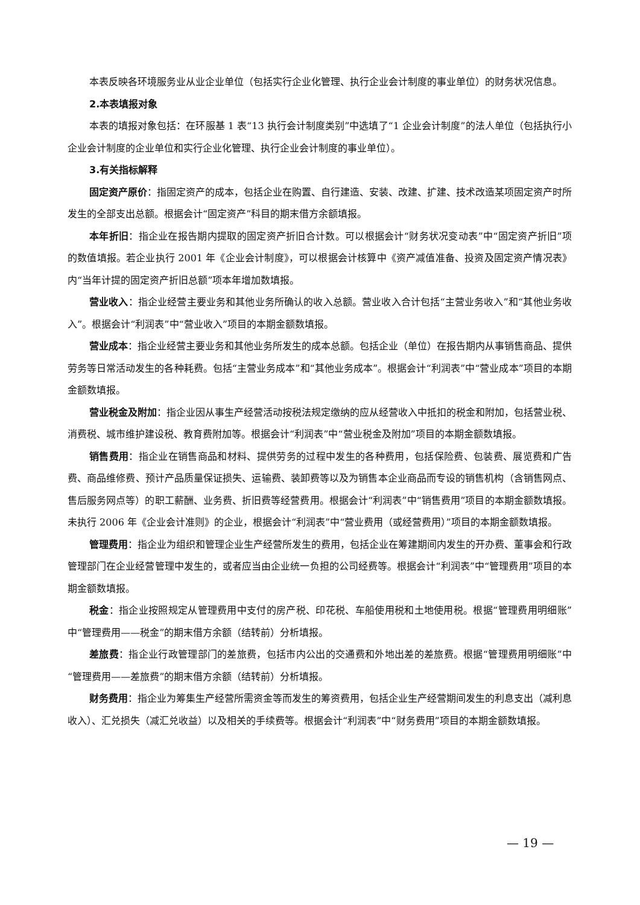本表反映各环境服务业从业企业单位（包括实行企业化管理、执行企业会计制度的事业单位）的财务状况信息。
2.本表填报对象
本表的填报对象包括：在环服基 1 表“13 执行会计制度类别”中选填了“1 企业会计制度”的法人单位（包括执行小企业会计制度的企业单位和实行企业化管理、执行企业会计制度的事业单位）。
3.有关指标解释
固定资产原价：指固定资产的成本，包括企业在购置、自行建造、安装、改建、扩建、技术改造某项固定资产时所发生的全部支出总额。根据会计“固定资产”科目的期末借方余额填报。
本年折旧：指企业在报告期内提取的固定资产折旧合计数。可以根据会计“财务状况变动表”中“固定资产折旧”项的数值填报。若企业执行 2001 年《企业会计制度》，可以根据会计核算中《资产减值准备、投资及固定资产情况表》内“当年计提的固定资产折旧总额”项本年增加数填报。
营业收入：指企业经营主要业务和其他业务所确认的收入总额。营业收入合计包括“主营业务收入”和“其他业务收入”。根据会计“利润表”中“营业收入”项目的本期金额数填报。
营业成本：指企业经营主要业务和其他业务所发生的成本总额。包括企业（单位）在报告期内从事销售商品、提供劳务等日常活动发生的各种耗费。包括“主营业务成本”和“其他业务成本”。根据会计“利润表”中“营业成本”项目的本期金额数填报。
营业税金及附加：指企业因从事生产经营活动按税法规定缴纳的应从经营收入中抵扣的税金和附加，包括营业税、消费税、城市维护建设税、教育费附加等。根据会计“利润表”中“营业税金及附加”项目的本期金额数填报。
销售费用：指企业在销售商品和材料、提供劳务的过程中发生的各种费用，包括保险费、包装费、展览费和广告费、商品维修费、预计产品质量保证损失、运输费、装卸费等以及为销售本企业商品而专设的销售机构（含销售网点、售后服务网点等）的职工薪酬、业务费、折旧费等经营费用。根据会计“利润表”中“销售费用”项目的本期金额数填报。未执行 2006 年《企业会计准则》的企业，根据会计“利润表”中“营业费用（或经营费用）”项目的本期金额数填报。
管理费用：指企业为组织和管理企业生产经营所发生的费用，包括企业在筹建期间内发生的开办费、董事会和行政管理部门在企业经营管理中发生的，或者应当由企业统一负担的公司经费等。根据会计“利润表”中“管理费用”项目的本期金额数填报。
税金：指企业按照规定从管理费用中支付的房产税、印花税、车船使用税和土地使用税。根据“管理费用明细账”中“管理费用——税金”的期末借方余额（结转前）分析填报。
差旅费：指企业行政管理部门的差旅费，包括市内公出的交通费和外地出差的差旅费。根据“管理费用明细账”中“管理费用——差旅费”的期末借方余额（结转前）分析填报。
财务费用：指企业为筹集生产经营所需资金等而发生的筹资费用，包括企业生产经营期间发生的利息支出（减利息收入）、汇兑损失（减汇兑收益）以及相关的手续费等。根据会计“利润表”中“财务费用”项目的本期金额数填报。
— 19 —